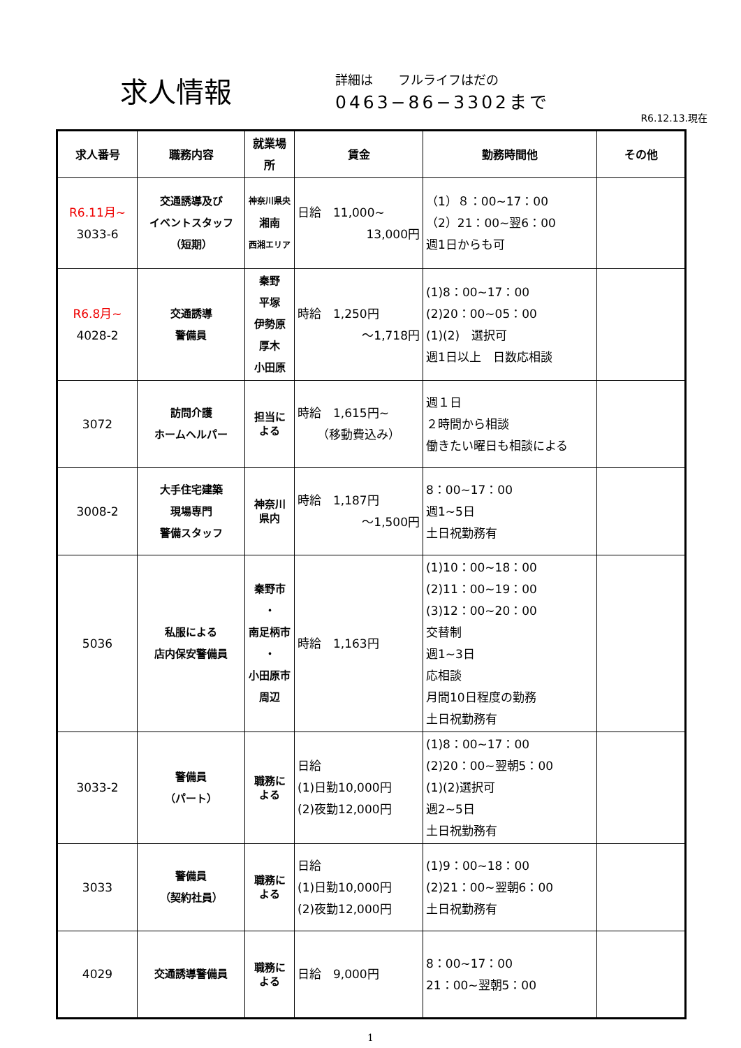求人情報
詳細は　　フルライフはだの
0463−86−3302まで
R6.12.13.現在
| 求人番号 | 職務内容 | 就業場所 | 賃金 | 勤務時間他 | その他 |
| --- | --- | --- | --- | --- | --- |
| R6.11月~ 3033-6 | 交通誘導及び イベントスタッフ （短期） | 神奈川県央 湘南 西湘エリア | 日給 11,000~ 13,000円 | （1）８：00~17：00 （2）21：00~翌6：00 週1日からも可 | |
| R6.8月~ 4028-2 | 交通誘導 警備員 | 秦野 平塚 伊勢原 厚木 小田原 | 時給 1,250円 ～1,718円 | (1)8：00~17：00 (2)20：00~05：00 (1)(2) 選択可 週1日以上 日数応相談 | |
| 3072 | 訪問介護 ホームヘルパー | 担当に よる | 時給 1,615円~ （移動費込み） | 週１日 ２時間から相談 働きたい曜日も相談による | |
| 3008-2 | 大手住宅建築 現場専門 警備スタッフ | 神奈川 県内 | 時給 1,187円 ～1,500円 | 8：00~17：00 週1~5日 土日祝勤務有 | |
| 5036 | 私服による 店内保安警備員 | 秦野市 ・ 南足柄市 ・ 小田原市 周辺 | 時給 1,163円 | (1)10：00~18：00 (2)11：00~19：00 (3)12：00~20：00 交替制 週1~3日 応相談 月間10日程度の勤務 土日祝勤務有 | |
| 3033-2 | 警備員 （パート） | 職務に よる | 日給 (1)日勤10,000円 (2)夜勤12,000円 | (1)8：00~17：00 (2)20：00~翌朝5：00 (1)(2)選択可 週2~5日 土日祝勤務有 | |
| 3033 | 警備員 （契約社員） | 職務に よる | 日給 (1)日勤10,000円 (2)夜勤12,000円 | (1)9：00~18：00 (2)21：00~翌朝6：00 土日祝勤務有 | |
| 4029 | 交通誘導警備員 | 職務に よる | 日給 9,000円 | 8：00~17：00 21：00~翌朝5：00 | |
1